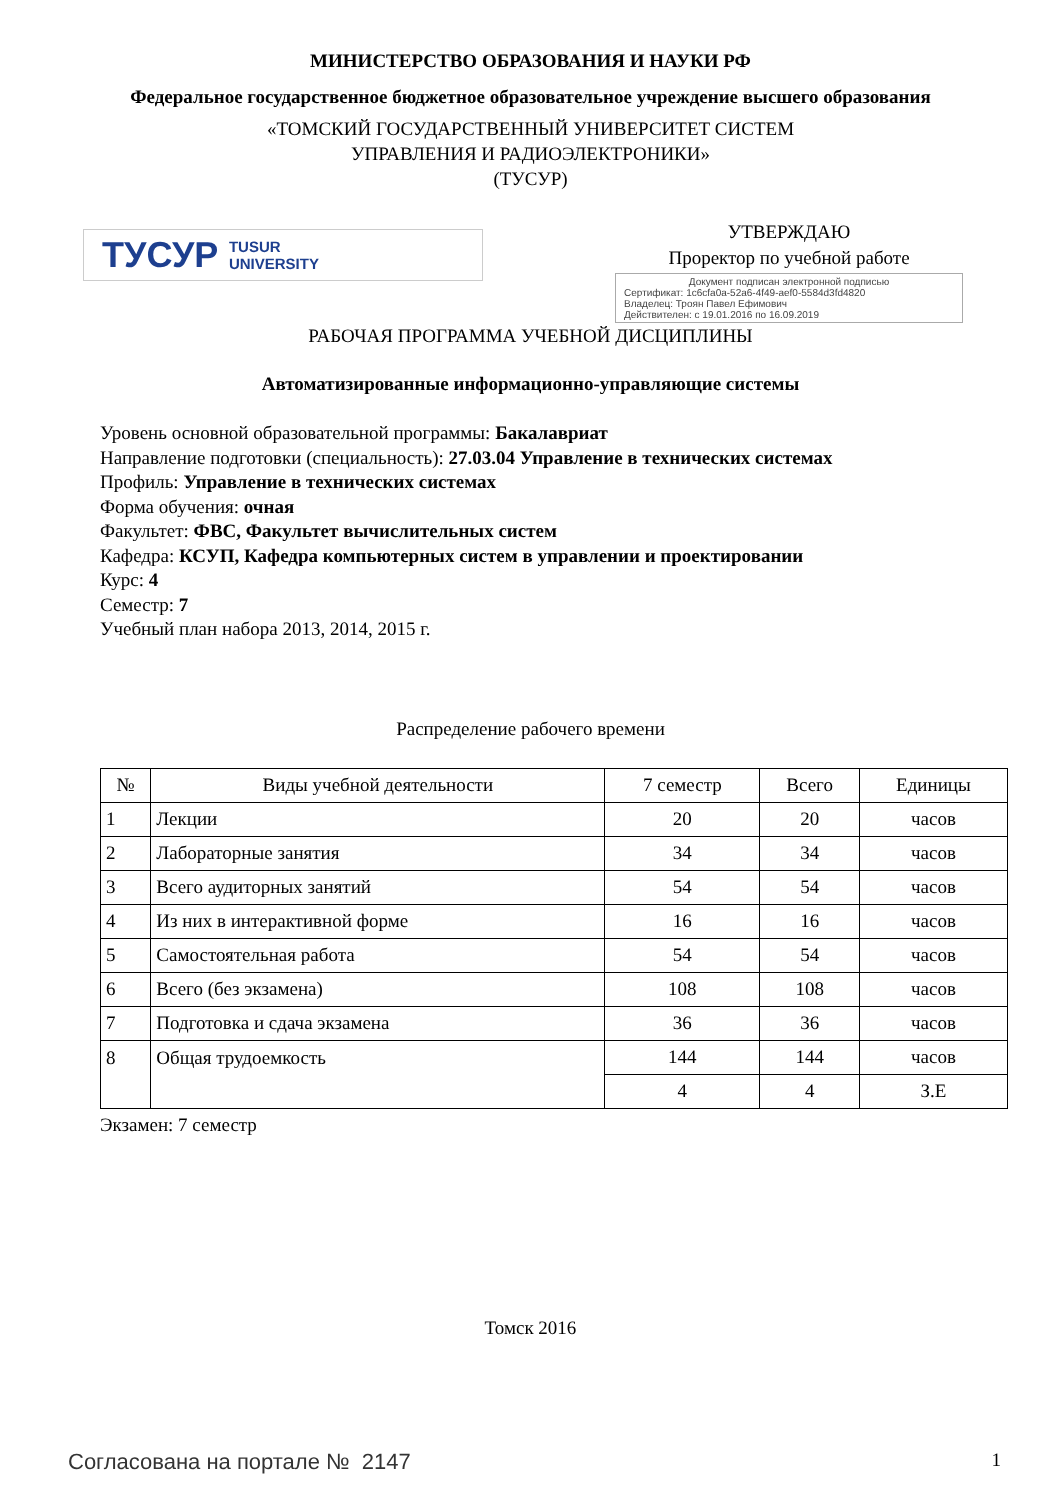МИНИСТЕРСТВО ОБРАЗОВАНИЯ И НАУКИ РФ
Федеральное государственное бюджетное образовательное учреждение высшего образования
«ТОМСКИЙ ГОСУДАРСТВЕННЫЙ УНИВЕРСИТЕТ СИСТЕМ
УПРАВЛЕНИЯ И РАДИОЭЛЕКТРОНИКИ»
(ТУСУР)
ТУСУР TUSUR
UNIVERSITY
УТВЕРЖДАЮ
Проректор по учебной работе
Документ подписан электронной подписью
Сертификат: 1c6cfa0a-52a6-4f49-aef0-5584d3fd4820
Владелец: Троян Павел Ефимович
Действителен: с 19.01.2016 по 16.09.2019
РАБОЧАЯ ПРОГРАММА УЧЕБНОЙ ДИСЦИПЛИНЫ
Автоматизированные информационно-управляющие системы
Уровень основной образовательной программы: Бакалавриат
Направление подготовки (специальность): 27.03.04 Управление в технических системах
Профиль: Управление в технических системах
Форма обучения: очная
Факультет: ФВС, Факультет вычислительных систем
Кафедра: КСУП, Кафедра компьютерных систем в управлении и проектировании
Курс: 4
Семестр: 7
Учебный план набора 2013, 2014, 2015 г.
Распределение рабочего времени
| № | Виды учебной деятельности | 7 семестр | Всего | Единицы |
| --- | --- | --- | --- | --- |
| 1 | Лекции | 20 | 20 | часов |
| 2 | Лабораторные занятия | 34 | 34 | часов |
| 3 | Всего аудиторных занятий | 54 | 54 | часов |
| 4 | Из них в интерактивной форме | 16 | 16 | часов |
| 5 | Самостоятельная работа | 54 | 54 | часов |
| 6 | Всего (без экзамена) | 108 | 108 | часов |
| 7 | Подготовка и сдача экзамена | 36 | 36 | часов |
| 8 | Общая трудоемкость | 144 | 144 | часов |
| | | 4 | 4 | З.Е |
Экзамен: 7 семестр
Томск 2016
Согласована на портале № 2147 1